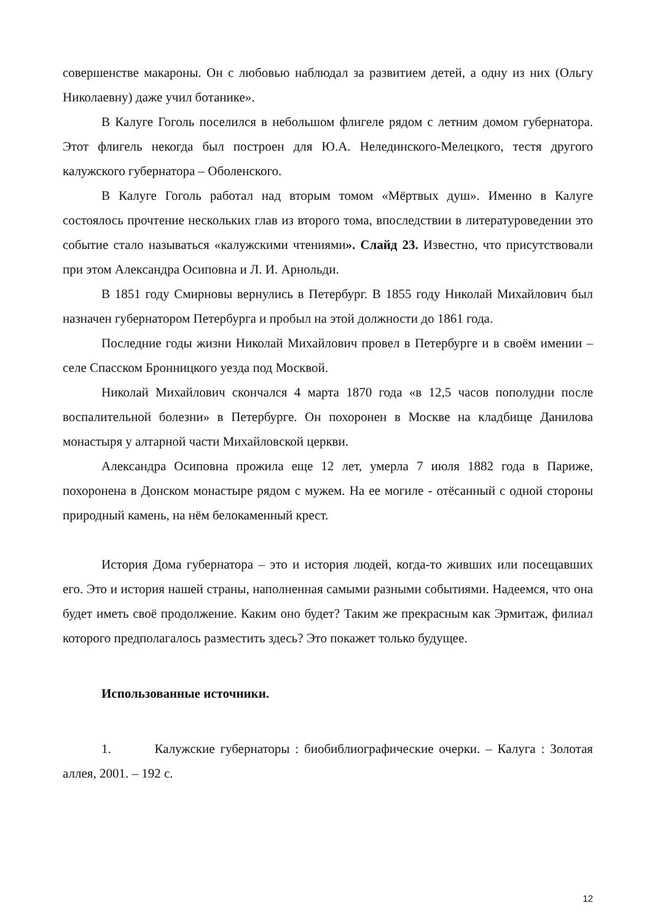совершенстве макароны. Он с любовью наблюдал за развитием детей, а одну из них (Ольгу Николаевну) даже учил ботанике».
В Калуге Гоголь поселился в небольшом флигеле рядом с летним домом губернатора. Этот флигель некогда был построен для Ю.А. Нелединского-Мелецкого, тестя другого калужского губернатора – Оболенского.
В Калуге Гоголь работал над вторым томом «Мёртвых душ». Именно в Калуге состоялось прочтение нескольких глав из второго тома, впоследствии в литературоведении это событие стало называться «калужскими чтениями». Слайд 23. Известно, что присутствовали при этом Александра Осиповна и Л. И. Арнольди.
В 1851 году Смирновы вернулись в Петербург. В 1855 году Николай Михайлович был назначен губернатором Петербурга и пробыл на этой должности до 1861 года.
Последние годы жизни Николай Михайлович провел в Петербурге и в своём имении – селе Спасском Бронницкого уезда под Москвой.
Николай Михайлович скончался 4 марта 1870 года «в 12,5 часов пополудни после воспалительной болезни» в Петербурге. Он похоронен в Москве на кладбище Данилова монастыря у алтарной части Михайловской церкви.
Александра Осиповна прожила еще 12 лет, умерла 7 июля 1882 года в Париже, похоронена в Донском монастыре рядом с мужем. На ее могиле - отёсанный с одной стороны природный камень, на нём белокаменный крест.
История Дома губернатора – это и история людей, когда-то живших или посещавших его. Это и история нашей страны, наполненная самыми разными событиями. Надеемся, что она будет иметь своё продолжение. Каким оно будет? Таким же прекрасным как Эрмитаж, филиал которого предполагалось разместить здесь? Это покажет только будущее.
Использованные источники.
1. Калужские губернаторы : биобиблиографические очерки. – Калуга : Золотая аллея, 2001. – 192 с.
12